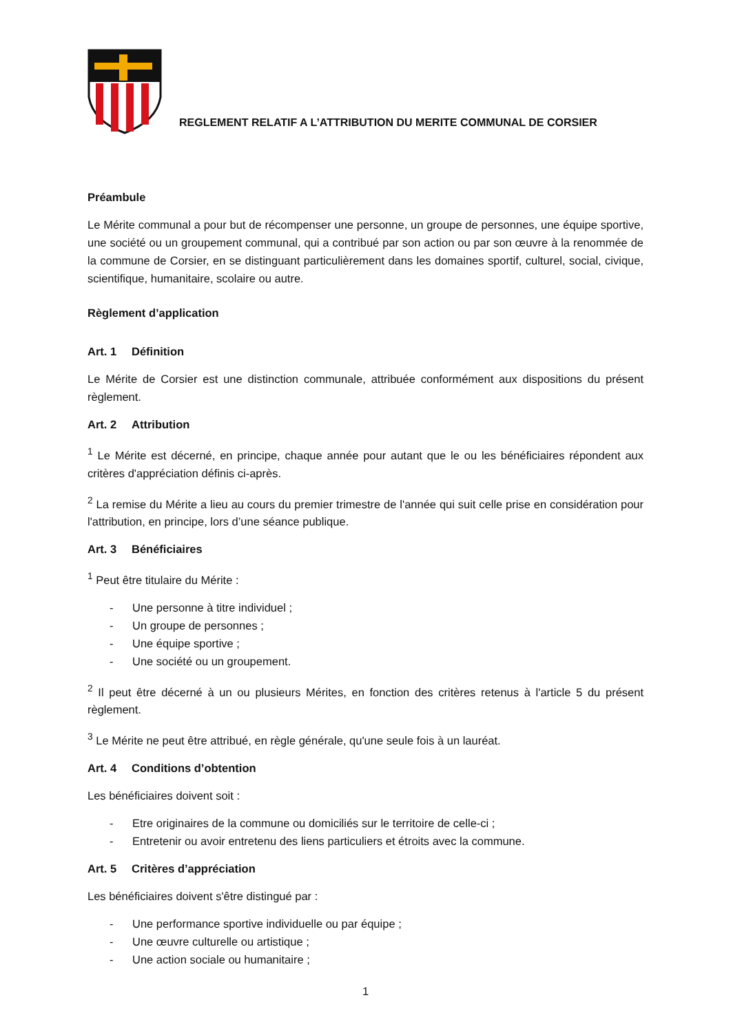REGLEMENT RELATIF A L’ATTRIBUTION DU MERITE COMMUNAL DE CORSIER
Préambule
Le Mérite communal a pour but de récompenser une personne, un groupe de personnes, une équipe sportive, une société ou un groupement communal, qui a contribué par son action ou par son œuvre à la renommée de la commune de Corsier, en se distinguant particulièrement dans les domaines sportif, culturel, social, civique, scientifique, humanitaire, scolaire ou autre.
Règlement d’application
Art. 1 Définition
Le Mérite de Corsier est une distinction communale, attribuée conformément aux dispositions du présent règlement.
Art. 2 Attribution
<sup>1</sup> Le Mérite est décerné, en principe, chaque année pour autant que le ou les bénéficiaires répondent aux critères d'appréciation définis ci-après.
<sup>2</sup> La remise du Mérite a lieu au cours du premier trimestre de l'année qui suit celle prise en considération pour l'attribution, en principe, lors d’une séance publique.
Art. 3 Bénéficiaires
<sup>1</sup> Peut être titulaire du Mérite :
- Une personne à titre individuel ;
- Un groupe de personnes ;
- Une équipe sportive ;
- Une société ou un groupement.
<sup>2</sup> Il peut être décerné à un ou plusieurs Mérites, en fonction des critères retenus à l'article 5 du présent règlement.
<sup>3</sup> Le Mérite ne peut être attribué, en règle générale, qu'une seule fois à un lauréat.
Art. 4 Conditions d’obtention
Les bénéficiaires doivent soit :
- Etre originaires de la commune ou domiciliés sur le territoire de celle-ci ;
- Entretenir ou avoir entretenu des liens particuliers et étroits avec la commune.
Art. 5 Critères d’appréciation
Les bénéficiaires doivent s'être distingué par :
- Une performance sportive individuelle ou par équipe ;
- Une œuvre culturelle ou artistique ;
- Une action sociale ou humanitaire ;
1